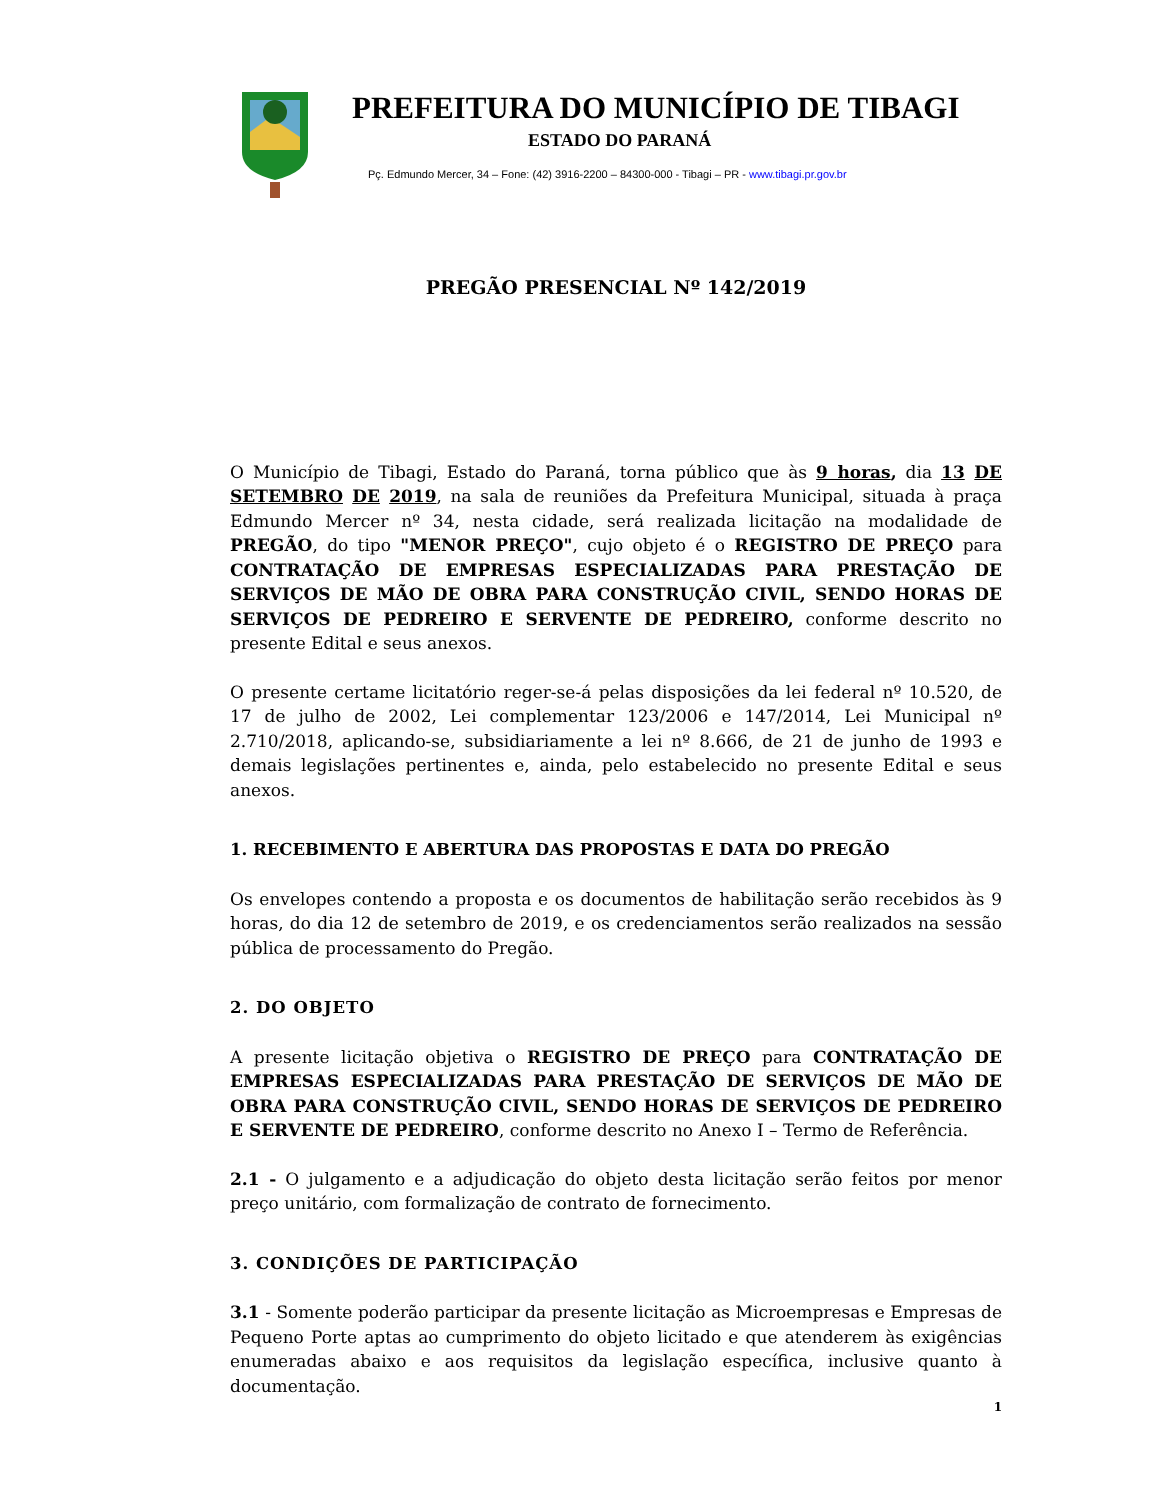PREFEITURA DO MUNICÍPIO DE TIBAGI
ESTADO DO PARANÁ
Pç. Edmundo Mercer, 34 – Fone: (42) 3916-2200 – 84300-000 - Tibagi – PR - www.tibagi.pr.gov.br
PREGÃO PRESENCIAL Nº 142/2019
O Município de Tibagi, Estado do Paraná, torna público que às 9 horas, dia 13 DE SETEMBRO DE 2019, na sala de reuniões da Prefeitura Municipal, situada à praça Edmundo Mercer nº 34, nesta cidade, será realizada licitação na modalidade de PREGÃO, do tipo "MENOR PREÇO", cujo objeto é o REGISTRO DE PREÇO para CONTRATAÇÃO DE EMPRESAS ESPECIALIZADAS PARA PRESTAÇÃO DE SERVIÇOS DE MÃO DE OBRA PARA CONSTRUÇÃO CIVIL, SENDO HORAS DE SERVIÇOS DE PEDREIRO E SERVENTE DE PEDREIRO, conforme descrito no presente Edital e seus anexos.
O presente certame licitatório reger-se-á pelas disposições da lei federal nº 10.520, de 17 de julho de 2002, Lei complementar 123/2006 e 147/2014, Lei Municipal nº 2.710/2018, aplicando-se, subsidiariamente a lei nº 8.666, de 21 de junho de 1993 e demais legislações pertinentes e, ainda, pelo estabelecido no presente Edital e seus anexos.
1. RECEBIMENTO E ABERTURA DAS PROPOSTAS E DATA DO PREGÃO
Os envelopes contendo a proposta e os documentos de habilitação serão recebidos às 9 horas, do dia 12 de setembro de 2019, e os credenciamentos serão realizados na sessão pública de processamento do Pregão.
2. DO OBJETO
A presente licitação objetiva o REGISTRO DE PREÇO para CONTRATAÇÃO DE EMPRESAS ESPECIALIZADAS PARA PRESTAÇÃO DE SERVIÇOS DE MÃO DE OBRA PARA CONSTRUÇÃO CIVIL, SENDO HORAS DE SERVIÇOS DE PEDREIRO E SERVENTE DE PEDREIRO, conforme descrito no Anexo I – Termo de Referência.
2.1 - O julgamento e a adjudicação do objeto desta licitação serão feitos por menor preço unitário, com formalização de contrato de fornecimento.
3. CONDIÇÕES DE PARTICIPAÇÃO
3.1 - Somente poderão participar da presente licitação as Microempresas e Empresas de Pequeno Porte aptas ao cumprimento do objeto licitado e que atenderem às exigências enumeradas abaixo e aos requisitos da legislação específica, inclusive quanto à documentação.
1